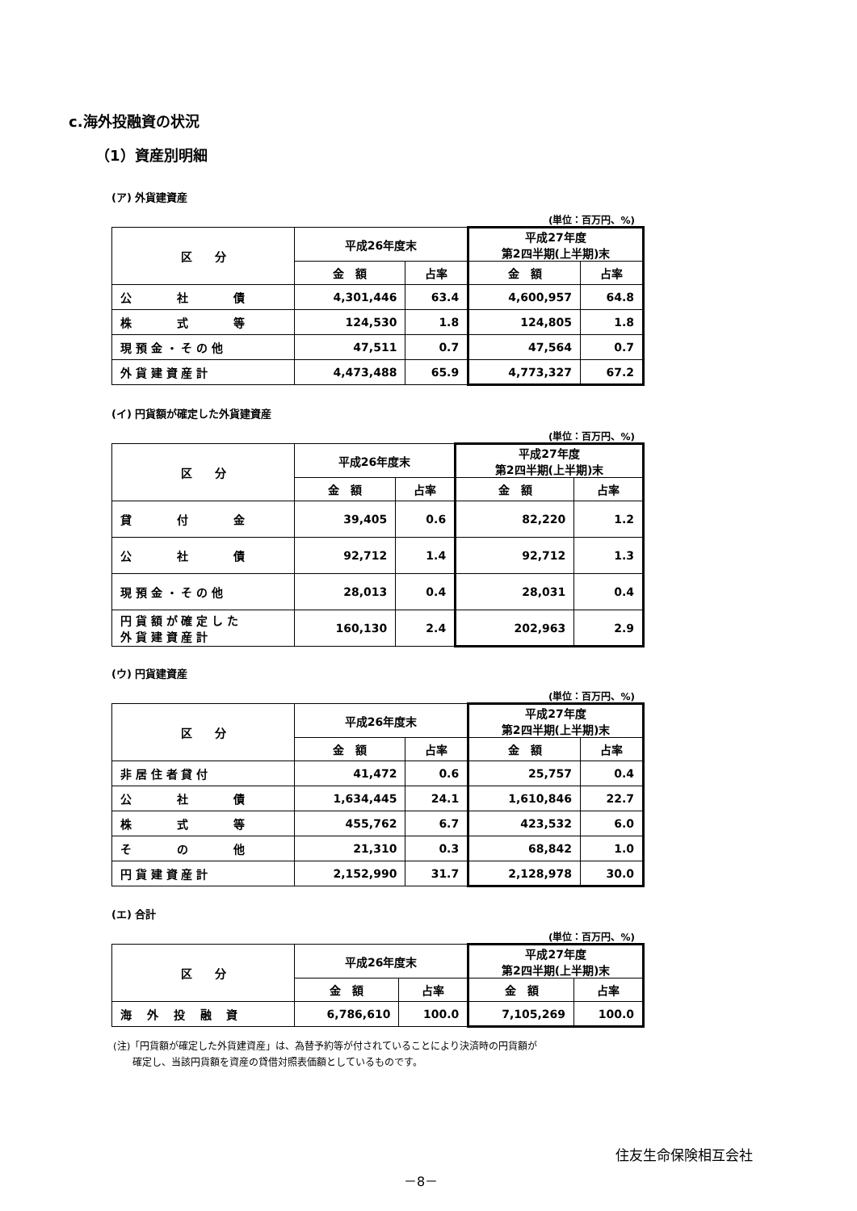c.海外投融資の状況
（1）資産別明細
(ア) 外貨建資産
(単位：百万円、%)
| 区 分 | 平成26年度末 | | 平成27年度 第2四半期(上半期)末 | |
| --- | --- | --- | --- | --- |
| | 金 額 | 占率 | 金 額 | 占率 |
| 公 社 債 | 4,301,446 | 63.4 | 4,600,957 | 64.8 |
| 株 式 等 | 124,530 | 1.8 | 124,805 | 1.8 |
| 現 預 金 ・ そ の 他 | 47,511 | 0.7 | 47,564 | 0.7 |
| 外 貨 建 資 産 計 | 4,473,488 | 65.9 | 4,773,327 | 67.2 |
(イ) 円貨額が確定した外貨建資産
(単位：百万円、%)
| 区 分 | 平成26年度末 | | 平成27年度 第2四半期(上半期)末 | |
| --- | --- | --- | --- | --- |
| | 金 額 | 占率 | 金 額 | 占率 |
| 貸 付 金 | 39,405 | 0.6 | 82,220 | 1.2 |
| 公 社 債 | 92,712 | 1.4 | 92,712 | 1.3 |
| 現 預 金 ・ そ の 他 | 28,013 | 0.4 | 28,031 | 0.4 |
| 円 貨 額 が 確 定 し た 外 貨 建 資 産 計 | 160,130 | 2.4 | 202,963 | 2.9 |
(ウ) 円貨建資産
(単位：百万円、%)
| 区 分 | 平成26年度末 | | 平成27年度 第2四半期(上半期)末 | |
| --- | --- | --- | --- | --- |
| | 金 額 | 占率 | 金 額 | 占率 |
| 非 居 住 者 貸 付 | 41,472 | 0.6 | 25,757 | 0.4 |
| 公 社 債 | 1,634,445 | 24.1 | 1,610,846 | 22.7 |
| 株 式 等 | 455,762 | 6.7 | 423,532 | 6.0 |
| そ の 他 | 21,310 | 0.3 | 68,842 | 1.0 |
| 円 貨 建 資 産 計 | 2,152,990 | 31.7 | 2,128,978 | 30.0 |
(エ) 合計
(単位：百万円、%)
| 区 分 | 平成26年度末 | | 平成27年度 第2四半期(上半期)末 | |
| --- | --- | --- | --- | --- |
| | 金 額 | 占率 | 金 額 | 占率 |
| 海 外 投 融 資 | 6,786,610 | 100.0 | 7,105,269 | 100.0 |
(注)「円貨額が確定した外貨建資産」は、為替予約等が付されていることにより決済時の円貨額が
　　確定し、当該円貨額を資産の貸借対照表価額としているものです。
住友生命保険相互会社
－8－